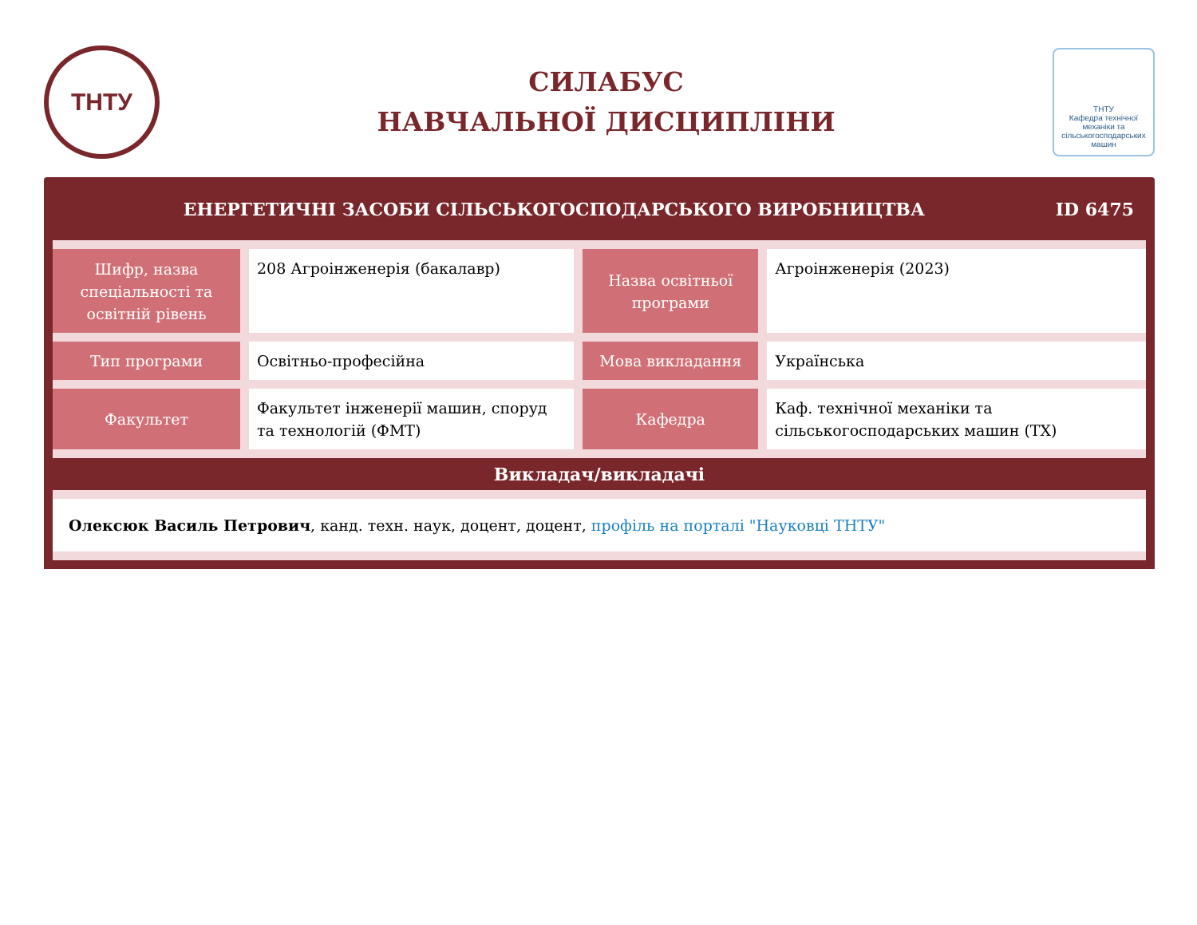ТНТУ
СИЛАБУС
НАВЧАЛЬНОЇ ДИСЦИПЛІНИ
ТНТУ
Кафедра технічної механіки та сільськогосподарських машин
ЕНЕРГЕТИЧНІ ЗАСОБИ СІЛЬСЬКОГОСПОДАРСЬКОГО ВИРОБНИЦТВА ID 6475
| Шифр, назва спеціальності та освітній рівень | 208 Агроінженерія (бакалавр) | Назва освітньої програми | Агроінженерія (2023) |
| Тип програми | Освітньо-професійна | Мова викладання | Українська |
| Факультет | Факультет інженерії машин, споруд та технологій (ФМТ) | Кафедра | Каф. технічної механіки та сільськогосподарських машин (ТХ) |
Викладач/викладачі
Олексюк Василь Петрович, канд. техн. наук, доцент, доцент, профіль на порталі "Науковці ТНТУ"